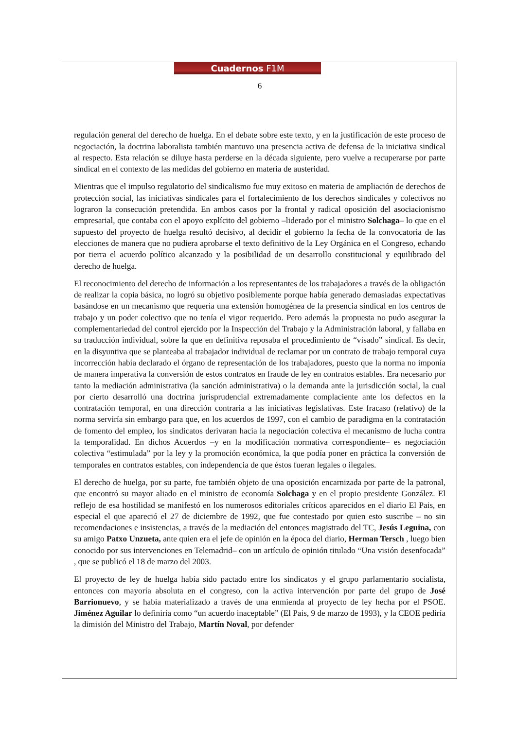Cuadernos F1M
6
regulación general del derecho de huelga. En el debate sobre este texto, y en la justificación de este proceso de negociación, la doctrina laboralista también mantuvo una presencia activa de defensa de la iniciativa sindical al respecto. Esta relación se diluye hasta perderse en la década siguiente, pero vuelve a recuperarse por parte sindical en el contexto de las medidas del gobierno en materia de austeridad.
Mientras que el impulso regulatorio del sindicalismo fue muy exitoso en materia de ampliación de derechos de protección social, las iniciativas sindicales para el fortalecimiento de los derechos sindicales y colectivos no lograron la consecución pretendida. En ambos casos por la frontal y radical oposición del asociacionismo empresarial, que contaba con el apoyo explícito del gobierno –liderado por el ministro Solchaga– lo que en el supuesto del proyecto de huelga resultó decisivo, al decidir el gobierno la fecha de la convocatoria de las elecciones de manera que no pudiera aprobarse el texto definitivo de la Ley Orgánica en el Congreso, echando por tierra el acuerdo político alcanzado y la posibilidad de un desarrollo constitucional y equilibrado del derecho de huelga.
El reconocimiento del derecho de información a los representantes de los trabajadores a través de la obligación de realizar la copia básica, no logró su objetivo posiblemente porque había generado demasiadas expectativas basándose en un mecanismo que requería una extensión homogénea de la presencia sindical en los centros de trabajo y un poder colectivo que no tenía el vigor requerido. Pero además la propuesta no pudo asegurar la complementariedad del control ejercido por la Inspección del Trabajo y la Administración laboral, y fallaba en su traducción individual, sobre la que en definitiva reposaba el procedimiento de “visado” sindical. Es decir, en la disyuntiva que se planteaba al trabajador individual de reclamar por un contrato de trabajo temporal cuya incorrección había declarado el órgano de representación de los trabajadores, puesto que la norma no imponía de manera imperativa la conversión de estos contratos en fraude de ley en contratos estables. Era necesario por tanto la mediación administrativa (la sanción administrativa) o la demanda ante la jurisdicción social, la cual por cierto desarrolló una doctrina jurisprudencial extremadamente complaciente ante los defectos en la contratación temporal, en una dirección contraria a las iniciativas legislativas. Este fracaso (relativo) de la norma serviría sin embargo para que, en los acuerdos de 1997, con el cambio de paradigma en la contratación de fomento del empleo, los sindicatos derivaran hacia la negociación colectiva el mecanismo de lucha contra la temporalidad. En dichos Acuerdos –y en la modificación normativa correspondiente– es negociación colectiva “estimulada” por la ley y la promoción económica, la que podía poner en práctica la conversión de temporales en contratos estables, con independencia de que éstos fueran legales o ilegales.
El derecho de huelga, por su parte, fue también objeto de una oposición encarnizada por parte de la patronal, que encontró su mayor aliado en el ministro de economía Solchaga y en el propio presidente González. El reflejo de esa hostilidad se manifestó en los numerosos editoriales críticos aparecidos en el diario El Pais, en especial el que apareció el 27 de diciembre de 1992, que fue contestado por quien esto suscribe – no sin recomendaciones e insistencias, a través de la mediación del entonces magistrado del TC, Jesús Leguina, con su amigo Patxo Unzueta, ante quien era el jefe de opinión en la época del diario, Herman Tersch , luego bien conocido por sus intervenciones en Telemadrid– con un artículo de opinión titulado “Una visión desenfocada” , que se publicó el 18 de marzo del 2003.
El proyecto de ley de huelga había sido pactado entre los sindicatos y el grupo parlamentario socialista, entonces con mayoría absoluta en el congreso, con la activa intervención por parte del grupo de José Barrionuevo, y se había materializado a través de una enmienda al proyecto de ley hecha por el PSOE. Jiménez Aguilar lo definiría como “un acuerdo inaceptable” (El Pais, 9 de marzo de 1993), y la CEOE pediría la dimisión del Ministro del Trabajo, Martín Noval, por defender